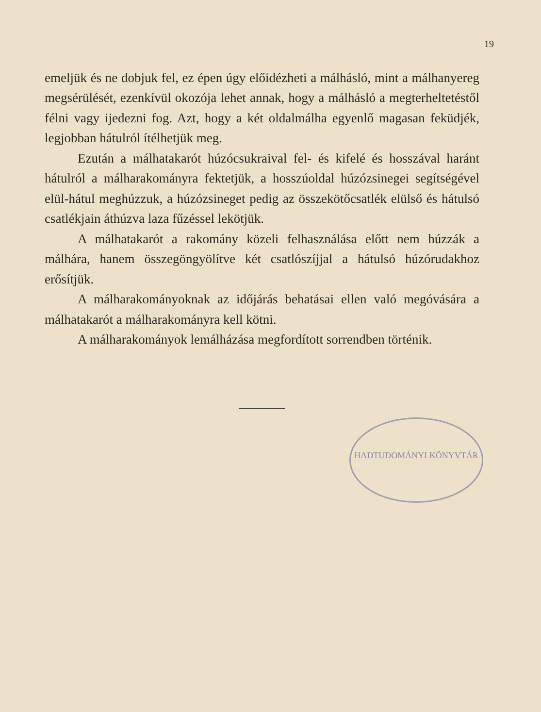19
emeljük és ne dobjuk fel, ez épen úgy előidézheti a málhásló, mint a málhanyereg megsérülését, ezenkívül okozója lehet annak, hogy a málhásló a megterheltetéstől félni vagy ijedezni fog. Azt, hogy a két oldalmálha egyenlő magasan feküdjék, legjobban hátulról ítélhetjük meg.
Ezután a málhatakarót húzócsukraival fel- és kifelé és hosszával haránt hátulról a málharakományra fektetjük, a hosszúoldal húzózsinegei segítségével elül-hátul meghúzzuk, a húzózsineget pedig az összekötőcsatlék elülső és hátulsó csatlékjain áthúzva laza fűzéssel lekötjük.
A málhatakarót a rakomány közeli felhasználása előtt nem húzzák a málhára, hanem összegöngyölítve két csatlószíjjal a hátulsó húzórudakhoz erősítjük.
A málharakományoknak az időjárás behatásai ellen való megóvására a málhatakarót a málharakományra kell kötni.
A málharakományok lemálházása megfordított sorrendben történik.
HADTUDOMÁNYI KÖNYVTÁR